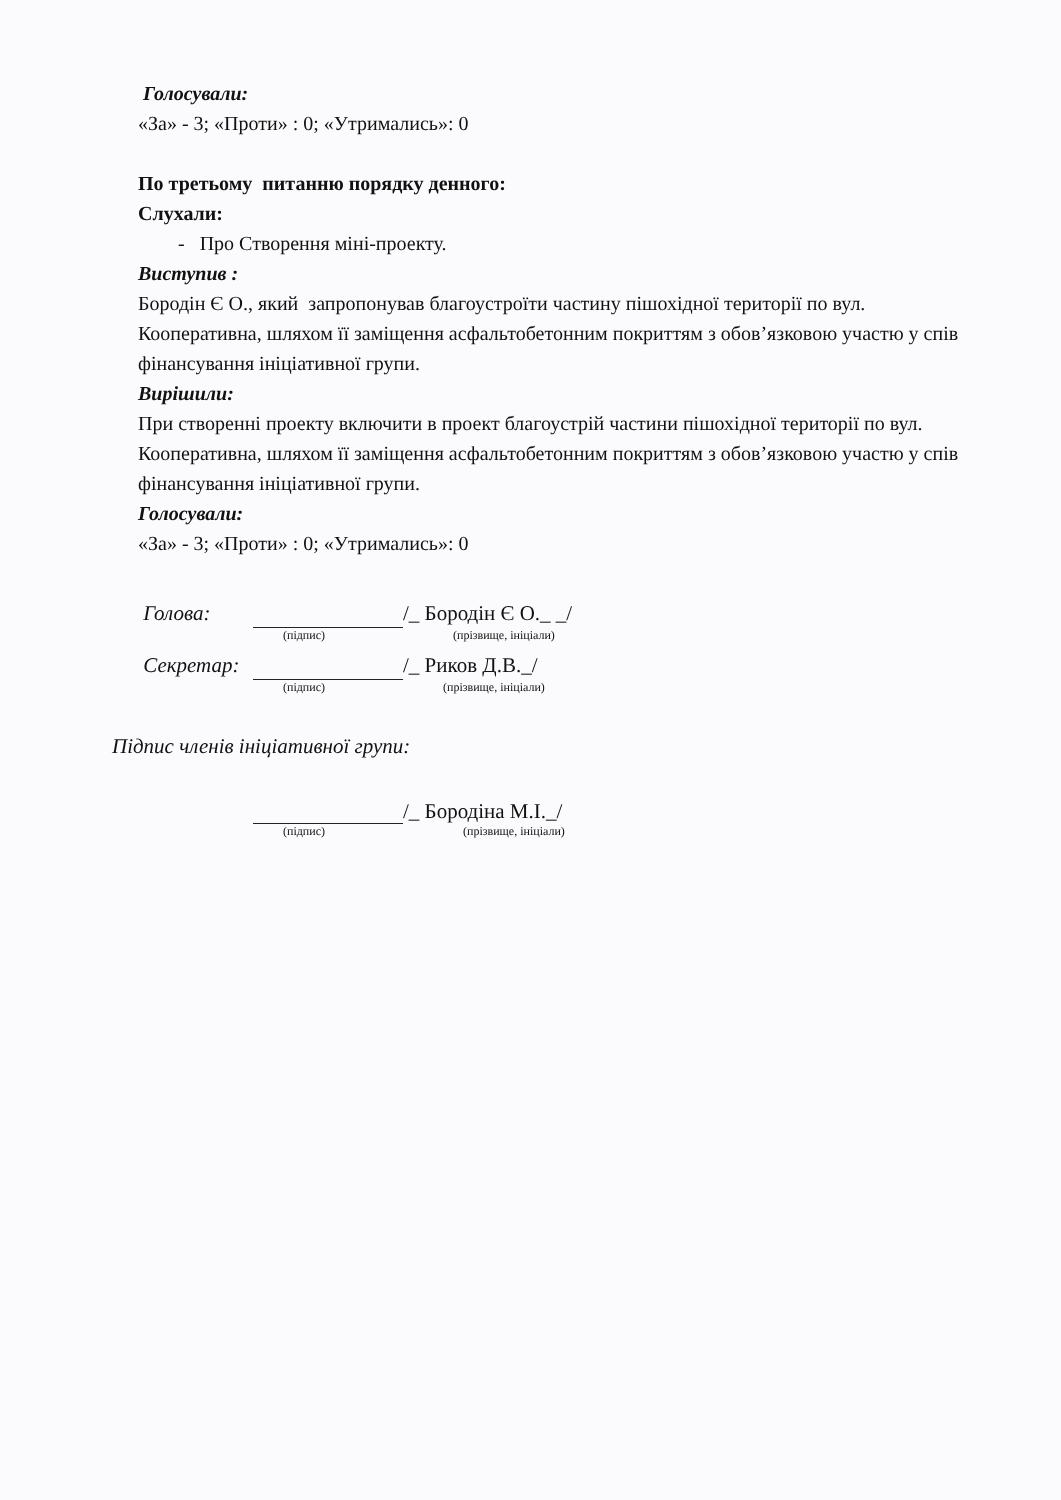Голосували:
«За» - 3; «Проти» : 0; «Утримались»: 0
По третьому питанню порядку денного:
Слухали:
- Про Створення міні-проекту.
Виступив :
Бородін Є О., який запропонував благоустроїти частину пішохідної території по вул. Кооперативна, шляхом її заміщення асфальтобетонним покриттям з обов’язковою участю у спів фінансування ініціативної групи.
Вирішили:
При створенні проекту включити в проект благоустрій частини пішохідної території по вул. Кооперативна, шляхом її заміщення асфальтобетонним покриттям з обов’язковою участю у спів фінансування ініціативної групи.
Голосували:
«За» - 3; «Проти» : 0; «Утримались»: 0
Голова: /_ Бородін Є О._ _/
(підпис) (прізвище, ініціали)
Секретар: /_ Риков Д.В._/
(підпис) (прізвище, ініціали)
Підпис членів ініціативної групи:
/_ Бородіна М.І._/
(підпис) (прізвище, ініціали)